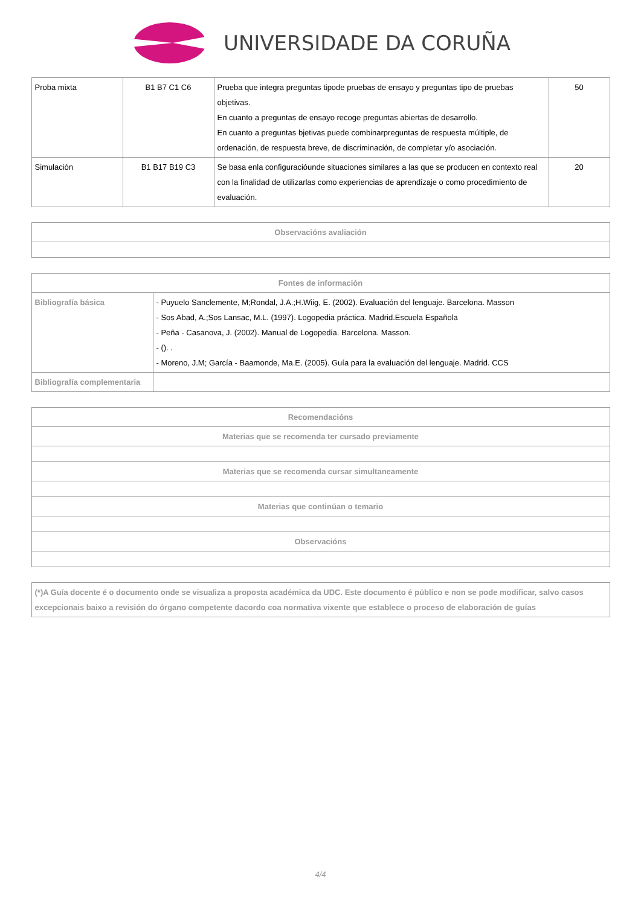UNIVERSIDADE DA CORUÑA
| Proba mixta | B1 B7 C1 C6 | Prueba que integra preguntas tipode pruebas de ensayo y preguntas tipo de pruebas objetivas. En cuanto a preguntas de ensayo recoge preguntas abiertas de desarrollo. En cuanto a preguntas bjetivas puede combinarpreguntas de respuesta múltiple, de ordenación, de respuesta breve, de discriminación, de completar y/o asociación. | 50 |
| Simulación | B1 B17 B19 C3 | Se basa enla configuracióunde situaciones similares a las que se producen en contexto real con la finalidad de utilizarlas como experiencias de aprendizaje o como procedimiento de evaluación. | 20 |
| Observacións avaliación |
| --- |
| Fontes de información | |
| --- | --- |
| Bibliografía básica | - Puyuelo Sanclemente, M;Rondal, J.A.;H.Wiig, E. (2002). Evaluación del lenguaje. Barcelona. Masson - Sos Abad, A.;Sos Lansac, M.L. (1997). Logopedia práctica. Madrid.Escuela Española - Peña - Casanova, J. (2002). Manual de Logopedia. Barcelona. Masson. - (). . - Moreno, J.M; García - Baamonde, Ma.E. (2005). Guía para la evaluación del lenguaje. Madrid. CCS |
| Bibliografía complementaria | |
| Recomendacións |
| --- |
| Materias que se recomenda ter cursado previamente |
| Materias que se recomenda cursar simultaneamente |
| Materias que continúan o temario |
| Observacións |
| (*)A Guía docente é o documento onde se visualiza a proposta académica da UDC. Este documento é público e non se pode modificar, salvo casos excepcionais baixo a revisión do órgano competente dacordo coa normativa vixente que establece o proceso de elaboración de guías |
4/4